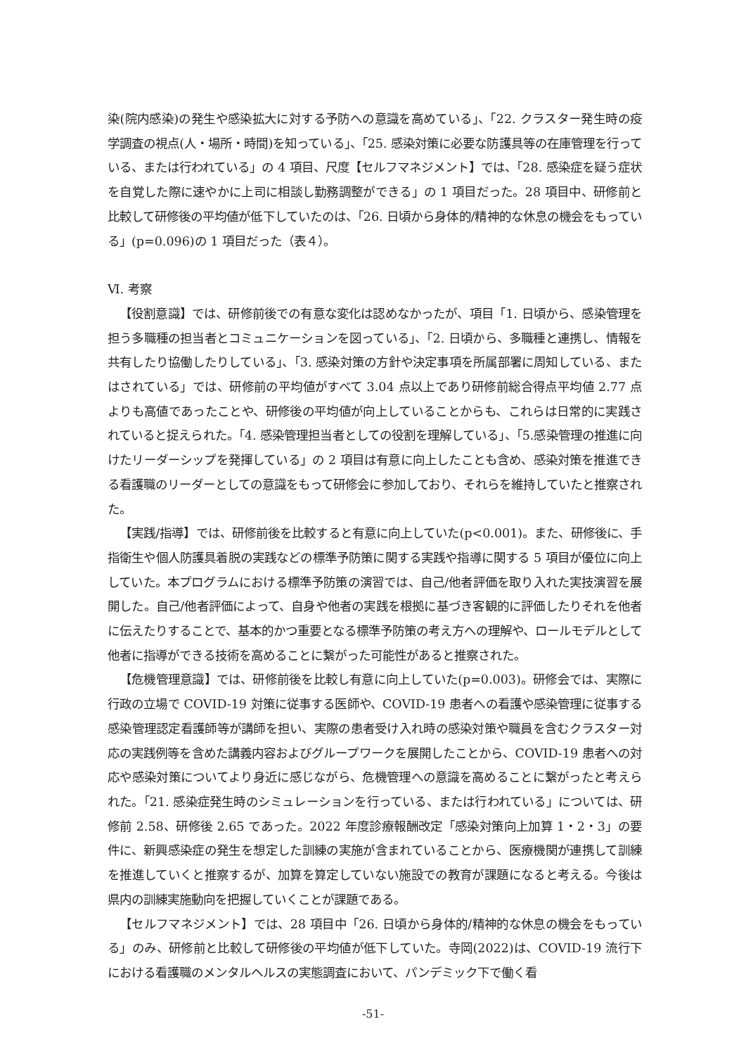染(院内感染)の発生や感染拡大に対する予防への意識を高めている」、「22. クラスター発生時の疫学調査の視点(人・場所・時間)を知っている」、「25. 感染対策に必要な防護具等の在庫管理を行っている、または行われている」の 4 項目、尺度【セルフマネジメント】では、「28. 感染症を疑う症状を自覚した際に速やかに上司に相談し勤務調整ができる」の 1 項目だった。28 項目中、研修前と比較して研修後の平均値が低下していたのは、「26. 日頃から身体的/精神的な休息の機会をもっている」(p=0.096)の 1 項目だった（表４）。
Ⅵ. 考察
【役割意識】では、研修前後での有意な変化は認めなかったが、項目「1. 日頃から、感染管理を担う多職種の担当者とコミュニケーションを図っている」、「2. 日頃から、多職種と連携し、情報を共有したり協働したりしている」、「3. 感染対策の方針や決定事項を所属部署に周知している、またはされている」では、研修前の平均値がすべて 3.04 点以上であり研修前総合得点平均値 2.77 点よりも高値であったことや、研修後の平均値が向上していることからも、これらは日常的に実践されていると捉えられた。「4. 感染管理担当者としての役割を理解している」、「5.感染管理の推進に向けたリーダーシップを発揮している」の 2 項目は有意に向上したことも含め、感染対策を推進できる看護職のリーダーとしての意識をもって研修会に参加しており、それらを維持していたと推察された。
【実践/指導】では、研修前後を比較すると有意に向上していた(p<0.001)。また、研修後に、手指衛生や個人防護具着脱の実践などの標準予防策に関する実践や指導に関する 5 項目が優位に向上していた。本プログラムにおける標準予防策の演習では、自己/他者評価を取り入れた実技演習を展開した。自己/他者評価によって、自身や他者の実践を根拠に基づき客観的に評価したりそれを他者に伝えたりすることで、基本的かつ重要となる標準予防策の考え方への理解や、ロールモデルとして他者に指導ができる技術を高めることに繋がった可能性があると推察された。
【危機管理意識】では、研修前後を比較し有意に向上していた(p=0.003)。研修会では、実際に行政の立場で COVID-19 対策に従事する医師や、COVID-19 患者への看護や感染管理に従事する感染管理認定看護師等が講師を担い、実際の患者受け入れ時の感染対策や職員を含むクラスター対応の実践例等を含めた講義内容およびグループワークを展開したことから、COVID-19 患者への対応や感染対策についてより身近に感じながら、危機管理への意識を高めることに繋がったと考えられた。「21. 感染症発生時のシミュレーションを行っている、または行われている」については、研修前 2.58、研修後 2.65 であった。2022 年度診療報酬改定「感染対策向上加算 1・2・3」の要件に、新興感染症の発生を想定した訓練の実施が含まれていることから、医療機関が連携して訓練を推進していくと推察するが、加算を算定していない施設での教育が課題になると考える。今後は県内の訓練実施動向を把握していくことが課題である。
【セルフマネジメント】では、28 項目中「26. 日頃から身体的/精神的な休息の機会をもっている」のみ、研修前と比較して研修後の平均値が低下していた。寺岡(2022)は、COVID-19 流行下における看護職のメンタルヘルスの実態調査において、パンデミック下で働く看
-51-